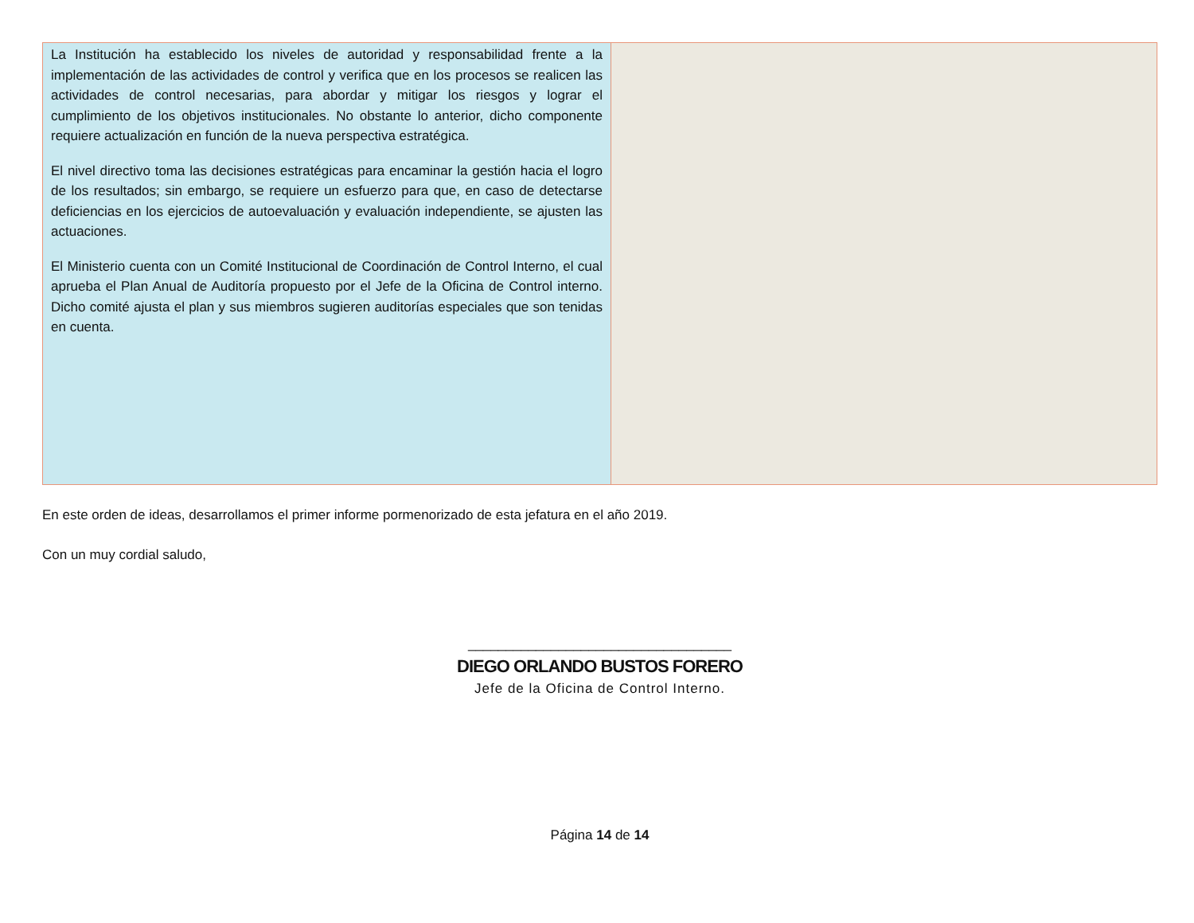| La Institución ha establecido los niveles de autoridad y responsabilidad frente a la implementación de las actividades de control y verifica que en los procesos se realicen las actividades de control necesarias, para abordar y mitigar los riesgos y lograr el cumplimiento de los objetivos institucionales. No obstante lo anterior, dicho componente requiere actualización en función de la nueva perspectiva estratégica. El nivel directivo toma las decisiones estratégicas para encaminar la gestión hacia el logro de los resultados; sin embargo, se requiere un esfuerzo para que, en caso de detectarse deficiencias en los ejercicios de autoevaluación y evaluación independiente, se ajusten las actuaciones. El Ministerio cuenta con un Comité Institucional de Coordinación de Control Interno, el cual aprueba el Plan Anual de Auditoría propuesto por el Jefe de la Oficina de Control interno. Dicho comité ajusta el plan y sus miembros sugieren auditorías especiales que son tenidas en cuenta. | |
En este orden de ideas, desarrollamos el primer informe pormenorizado de esta jefatura en el año 2019.
Con un muy cordial saludo,
___________________________________
DIEGO ORLANDO BUSTOS FORERO
Jefe de la Oficina de Control Interno.
Página 14 de 14